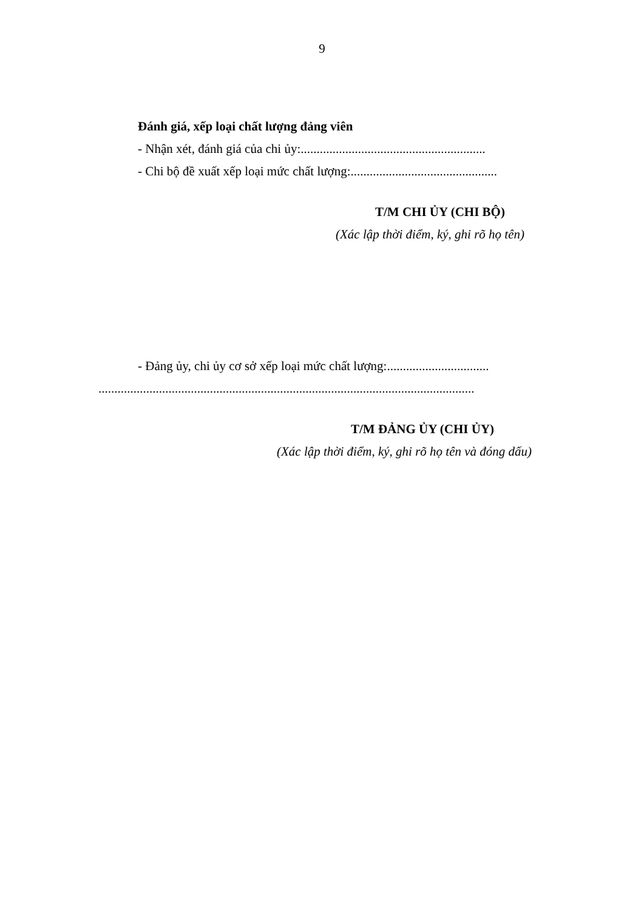9
Đánh giá, xếp loại chất lượng đảng viên
- Nhận xét, đánh giá của chi ủy:..........................................................
- Chi bộ đề xuất xếp loại mức chất lượng:..............................................
T/M CHI ỦY (CHI BỘ)
(Xác lập thời điểm, ký, ghi rõ họ tên)
- Đảng ủy, chi ủy cơ sở xếp loại mức chất lượng:................................
......................................................................................................................
T/M ĐẢNG ỦY (CHI ỦY)
(Xác lập thời điểm, ký, ghi rõ họ tên và đóng dấu)